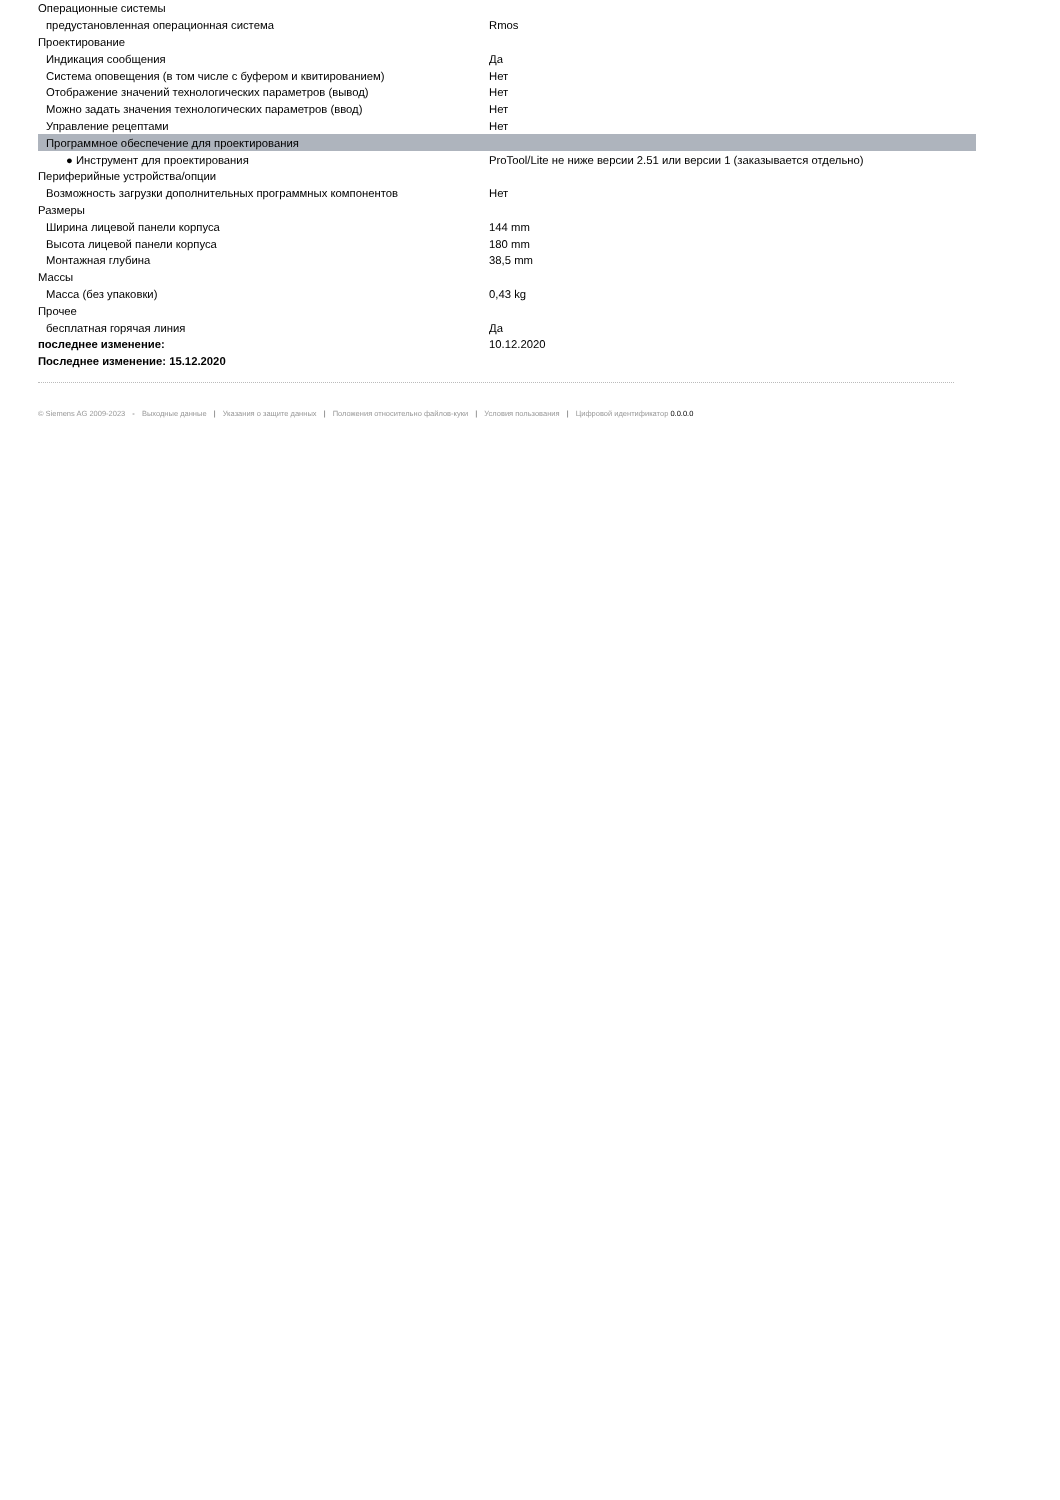| Операционные системы | |
| предустановленная операционная система | Rmos |
| Проектирование | |
| Индикация сообщения | Да |
| Система оповещения (в том числе с буфером и квитированием) | Нет |
| Отображение значений технологических параметров (вывод) | Нет |
| Можно задать значения технологических параметров (ввод) | Нет |
| Управление рецептами | Нет |
| Программное обеспечение для проектирования | |
| ● Инструмент для проектирования | ProTool/Lite не ниже версии 2.51 или версии 1 (заказывается отдельно) |
| Периферийные устройства/опции | |
| Возможность загрузки дополнительных программных компонентов | Нет |
| Размеры | |
| Ширина лицевой панели корпуса | 144 mm |
| Высота лицевой панели корпуса | 180 mm |
| Монтажная глубина | 38,5 mm |
| Массы | |
| Масса (без упаковки) | 0,43 kg |
| Прочее | |
| бесплатная горячая линия | Да |
| последнее изменение: | 10.12.2020 |
| Последнее изменение: 15.12.2020 | |
© Siemens AG 2009-2023 - Выходные данные | Указания о защите данных | Положения относительно файлов-куки | Условия пользования | Цифровой идентификатор 0.0.0.0